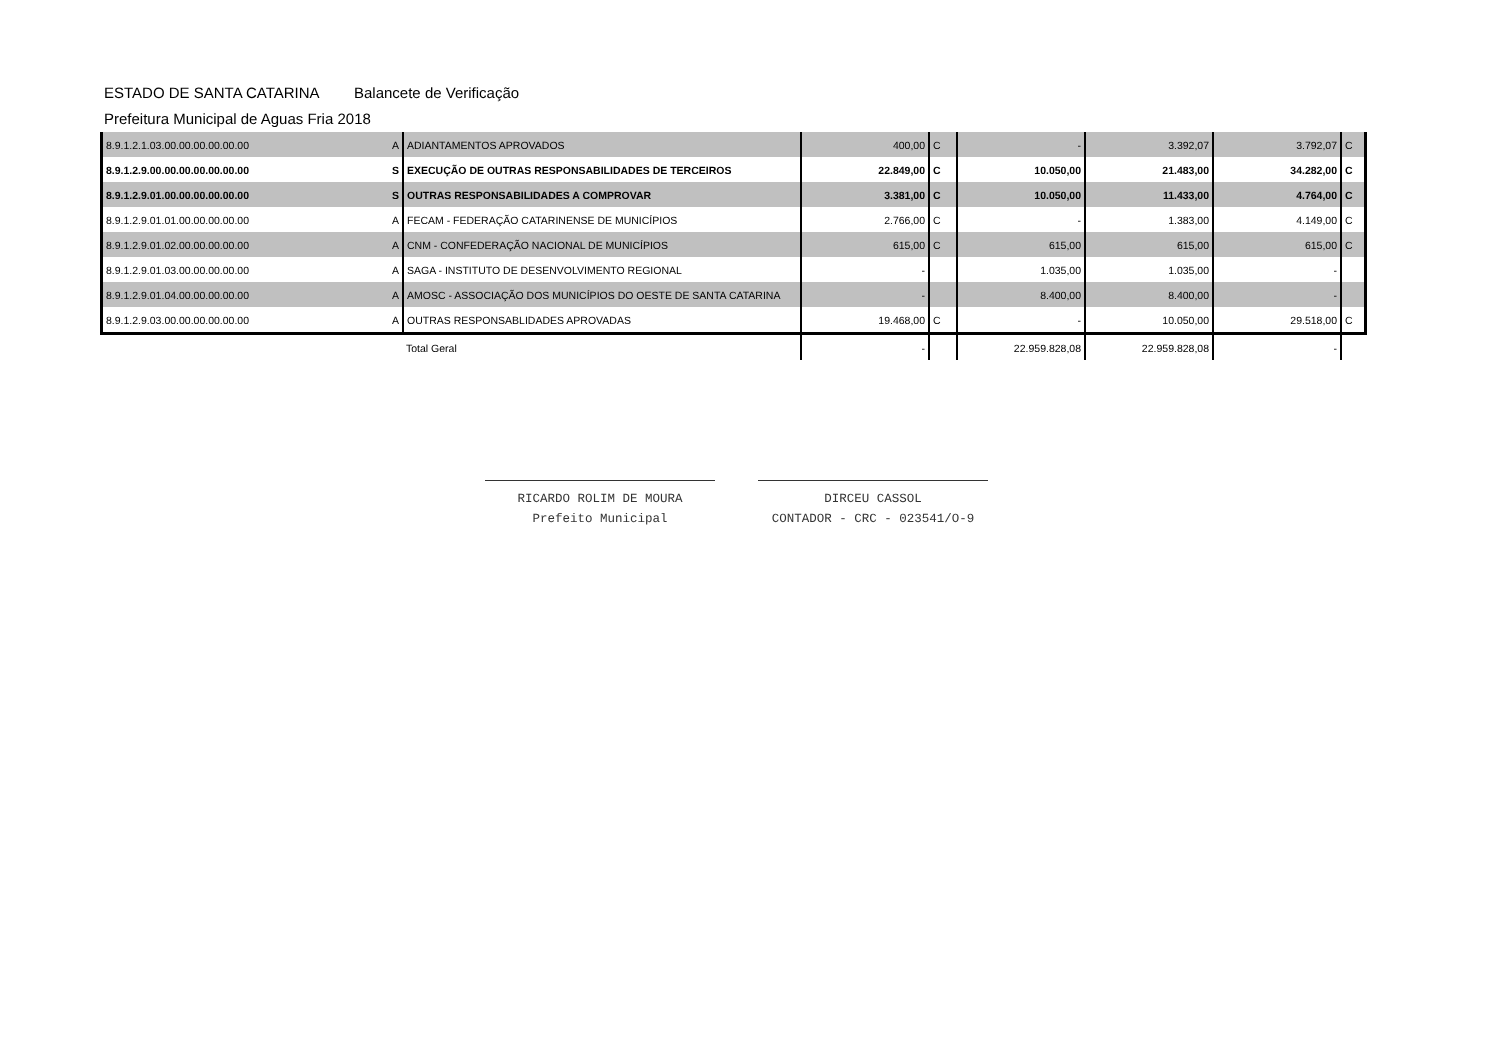ESTADO DE SANTA CATARINA Balancete de Verificação
Prefeitura Municipal de Aguas Fria 2018
| 8.9.1.2.1.03.00.00.00.00.00.00 | A | ADIANTAMENTOS APROVADOS | 400,00 | C | - | 3.392,07 | 3.792,07 | C |
| 8.9.1.2.9.00.00.00.00.00.00.00 | S | EXECUÇÃO DE OUTRAS RESPONSABILIDADES DE TERCEIROS | 22.849,00 | C | 10.050,00 | 21.483,00 | 34.282,00 | C |
| 8.9.1.2.9.01.00.00.00.00.00.00 | S | OUTRAS RESPONSABILIDADES A COMPROVAR | 3.381,00 | C | 10.050,00 | 11.433,00 | 4.764,00 | C |
| 8.9.1.2.9.01.01.00.00.00.00.00 | A | FECAM - FEDERAÇÃO CATARINENSE DE MUNICÍPIOS | 2.766,00 | C | - | 1.383,00 | 4.149,00 | C |
| 8.9.1.2.9.01.02.00.00.00.00.00 | A | CNM - CONFEDERAÇÃO NACIONAL DE MUNICÍPIOS | 615,00 | C | 615,00 | 615,00 | 615,00 | C |
| 8.9.1.2.9.01.03.00.00.00.00.00 | A | SAGA - INSTITUTO DE DESENVOLVIMENTO REGIONAL | - | | 1.035,00 | 1.035,00 | - | |
| 8.9.1.2.9.01.04.00.00.00.00.00 | A | AMOSC - ASSOCIAÇÃO DOS MUNICÍPIOS DO OESTE DE SANTA CATARINA | - | | 8.400,00 | 8.400,00 | - | |
| 8.9.1.2.9.03.00.00.00.00.00.00 | A | OUTRAS RESPONSABLIDADES APROVADAS | 19.468,00 | C | - | 10.050,00 | 29.518,00 | C |
| | | Total Geral | - | | 22.959.828,08 | 22.959.828,08 | - | |
RICARDO ROLIM DE MOURA
Prefeito Municipal
DIRCEU CASSOL
CONTADOR - CRC - 023541/O-9